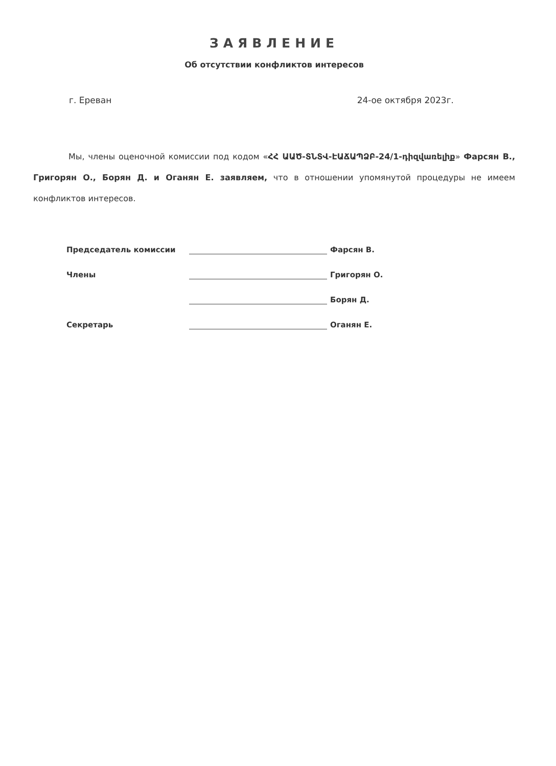ЗАЯВЛЕНИЕ
Об отсутствии конфликтов интересов
г. Ереван 24-ое октября 2023г.
Мы, члены оценочной комиссии под кодом «ՀՀ ԱԱԾ-ՏՆՏՎ-ԷԱՃԱՊՁԲ-24/1-դիզվառելիք» Фарсян В., Григорян О., Борян Д. и Оганян Е. заявляем, что в отношении упомянутой процедуры не имеем конфликтов интересов.
Председатель комиссии Фарсян В.
Члены Григорян О.
Борян Д.
Секретарь Оганян Е.